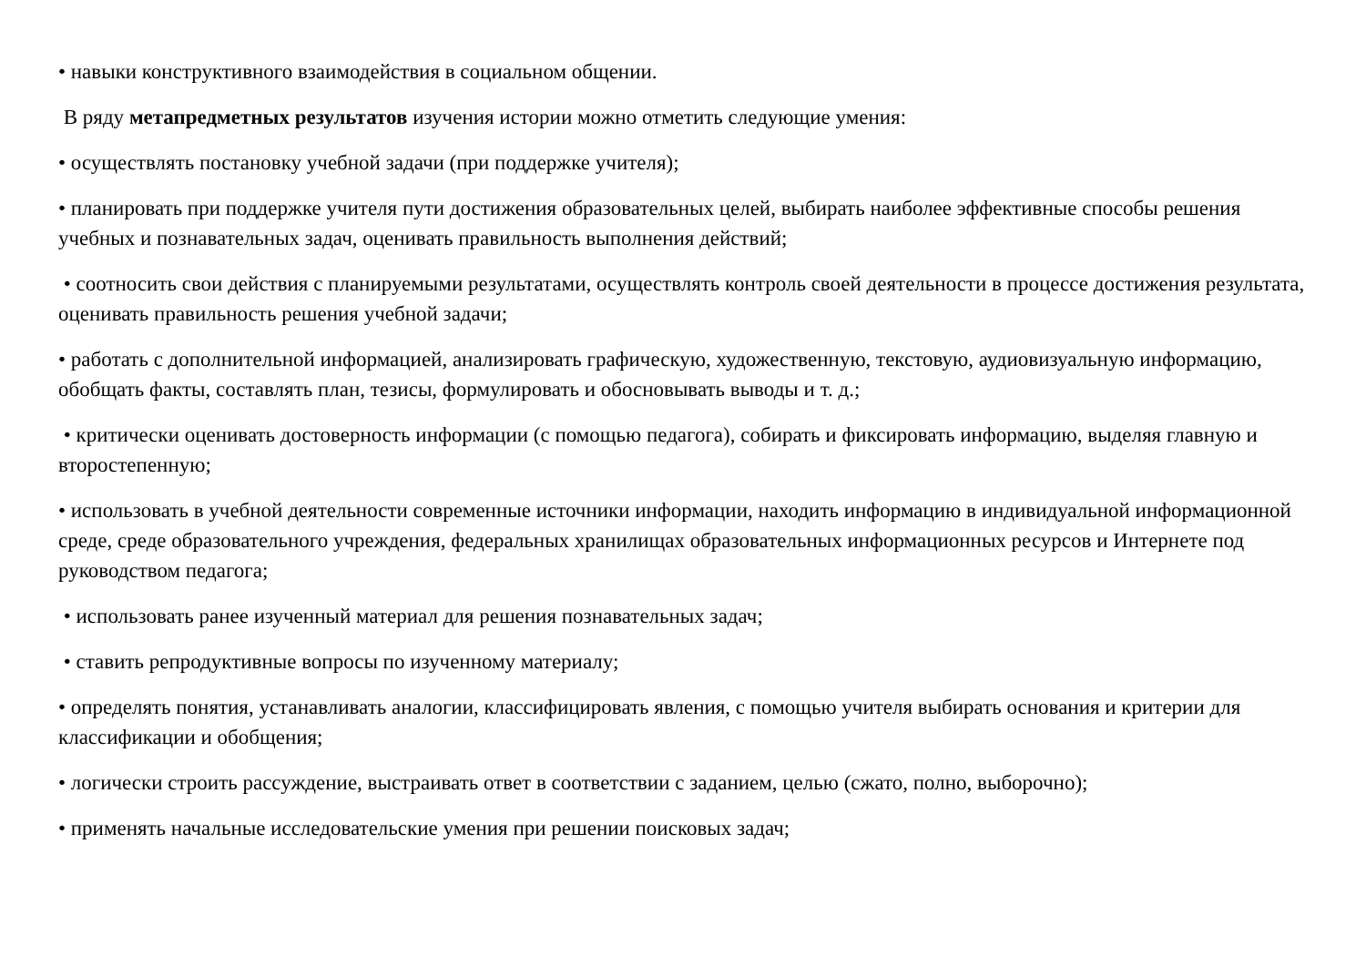• навыки конструктивного взаимодействия в социальном общении.
В ряду метапредметных результатов изучения истории можно отметить следующие умения:
• осуществлять постановку учебной задачи (при поддержке учителя);
• планировать при поддержке учителя пути достижения образовательных целей, выбирать наиболее эффективные способы решения учебных и познавательных задач, оценивать правильность выполнения действий;
• соотносить свои действия с планируемыми результатами, осуществлять контроль своей деятельности в процессе достижения результата, оценивать правильность решения учебной задачи;
• работать с дополнительной информацией, анализировать графическую, художественную, текстовую, аудиовизуальную информацию, обобщать факты, составлять план, тезисы, формулировать и обосновывать выводы и т. д.;
• критически оценивать достоверность информации (с помощью педагога), собирать и фиксировать информацию, выделяя главную и второстепенную;
• использовать в учебной деятельности современные источники информации, находить информацию в индивидуальной информационной среде, среде образовательного учреждения, федеральных хранилищах образовательных информационных ресурсов и Интернете под руководством педагога;
• использовать ранее изученный материал для решения познавательных задач;
• ставить репродуктивные вопросы по изученному материалу;
• определять понятия, устанавливать аналогии, классифицировать явления, с помощью учителя выбирать основания и критерии для классификации и обобщения;
• логически строить рассуждение, выстраивать ответ в соответствии с заданием, целью (сжато, полно, выборочно);
• применять начальные исследовательские умения при решении поисковых задач;